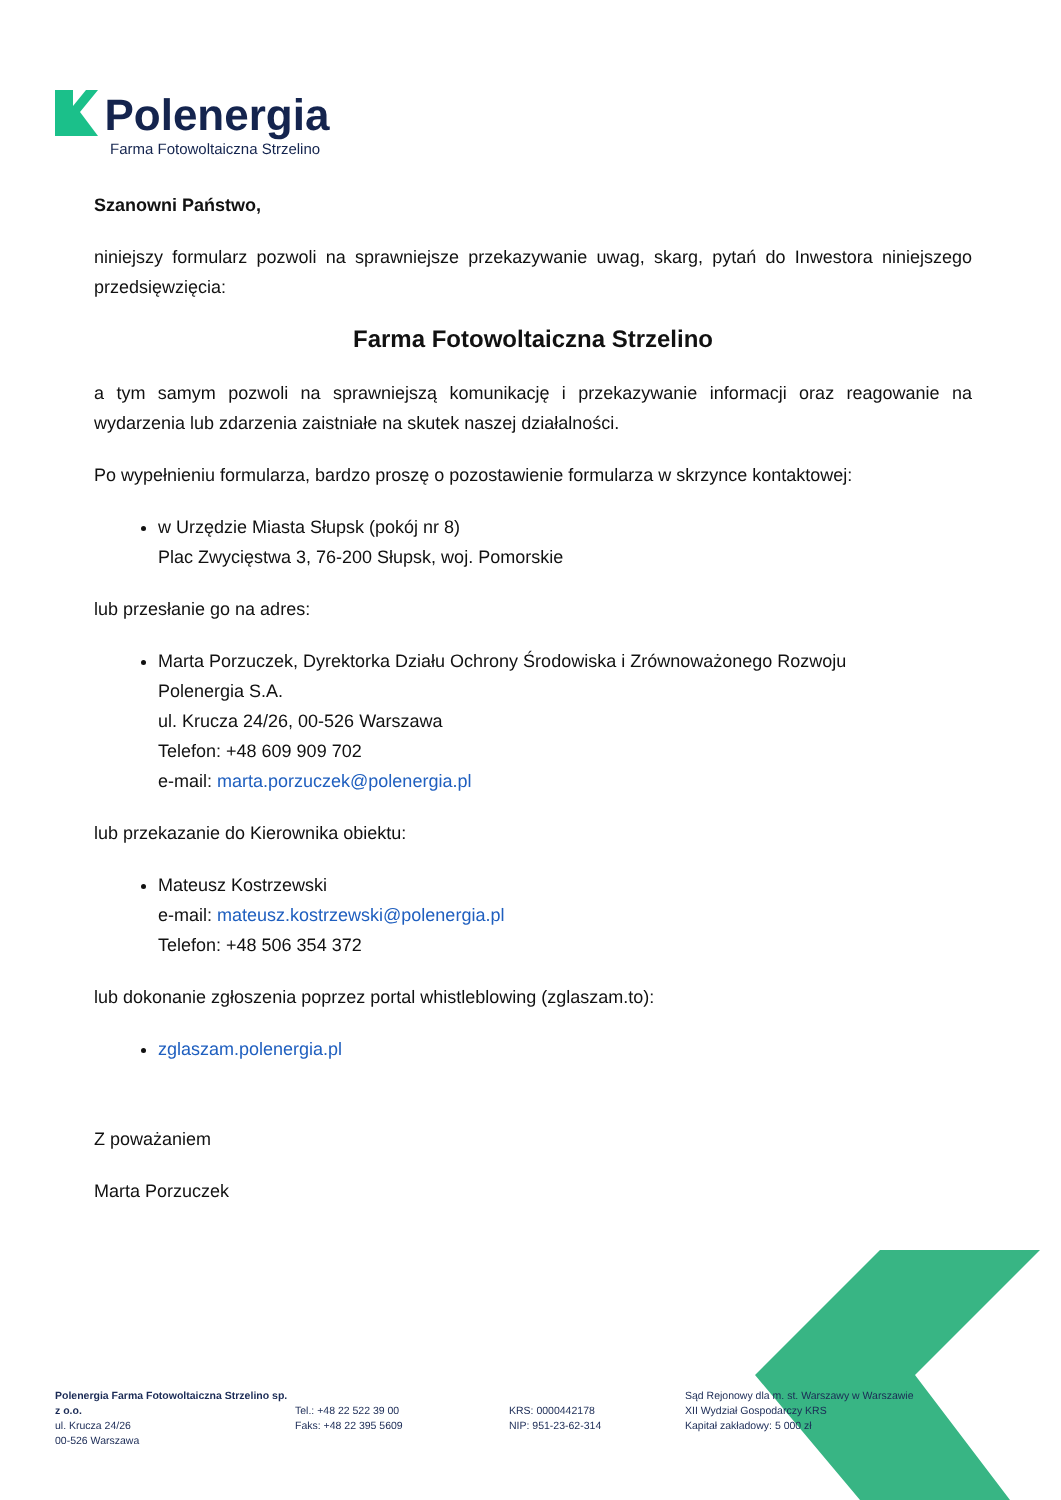Polenergia
Farma Fotowoltaiczna Strzelino
Szanowni Państwo,
niniejszy formularz pozwoli na sprawniejsze przekazywanie uwag, skarg, pytań do Inwestora niniejszego przedsięwzięcia:
Farma Fotowoltaiczna Strzelino
a tym samym pozwoli na sprawniejszą komunikację i przekazywanie informacji oraz reagowanie na wydarzenia lub zdarzenia zaistniałe na skutek naszej działalności.
Po wypełnieniu formularza, bardzo proszę o pozostawienie formularza w skrzynce kontaktowej:
w Urzędzie Miasta Słupsk (pokój nr 8)
Plac Zwycięstwa 3, 76-200 Słupsk, woj. Pomorskie
lub przesłanie go na adres:
Marta Porzuczek, Dyrektorka Działu Ochrony Środowiska i Zrównoważonego Rozwoju
Polenergia S.A.
ul. Krucza 24/26, 00-526 Warszawa
Telefon: +48 609 909 702
e-mail: marta.porzuczek@polenergia.pl
lub przekazanie do Kierownika obiektu:
Mateusz Kostrzewski
e-mail: mateusz.kostrzewski@polenergia.pl
Telefon: +48 506 354 372
lub dokonanie zgłoszenia poprzez portal whistleblowing (zglaszam.to):
zglaszam.polenergia.pl
Z poważaniem
Marta Porzuczek
Polenergia Farma Fotowoltaiczna Strzelino sp. z o.o.
ul. Krucza 24/26
00-526 Warszawa
Tel.: +48 22 522 39 00
Faks: +48 22 395 5609
KRS: 0000442178
NIP: 951-23-62-314
Sąd Rejonowy dla m. st. Warszawy w Warszawie
XII Wydział Gospodarczy KRS
Kapitał zakładowy: 5 000 zł